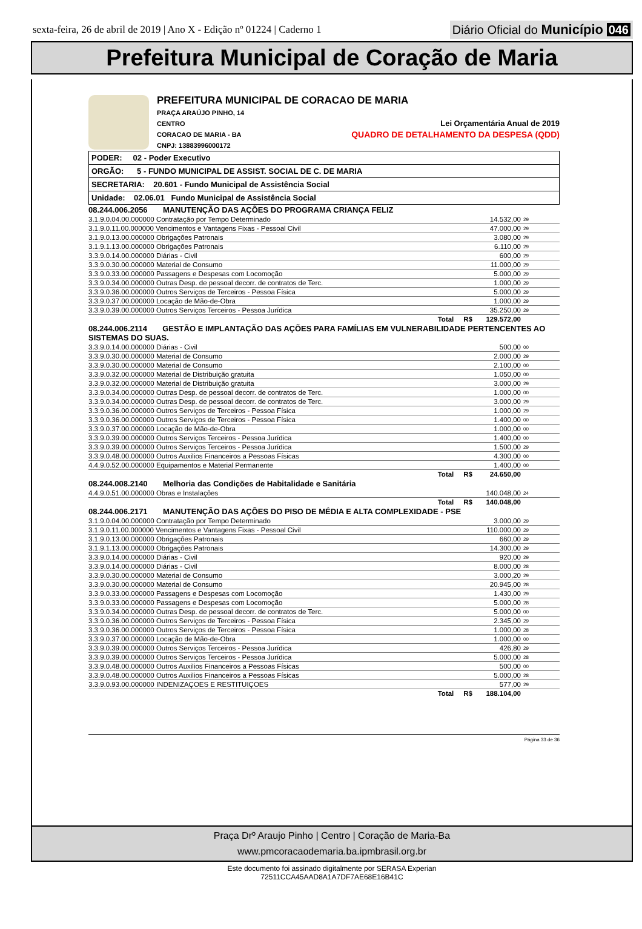sexta-feira, 26 de abril de 2019 | Ano X - Edição nº 01224 | Caderno 1
Diário Oficial do Município 046
Prefeitura Municipal de Coração de Maria
PREFEITURA MUNICIPAL DE CORACAO DE MARIA
PRAÇA ARAÚJO PINHO, 14
CENTRO Lei Orçamentária Anual de 2019
CORACAO DE MARIA - BA QUADRO DE DETALHAMENTO DA DESPESA (QDD)
CNPJ: 13883996000172
PODER: 02 - Poder Executivo
ORGÃO: 5 - FUNDO MUNICIPAL DE ASSIST. SOCIAL DE C. DE MARIA
SECRETARIA: 20.601 - Fundo Municipal de Assistência Social
Unidade: 02.06.01 Fundo Municipal de Assistência Social
| 08.244.006.2056 MANUTENÇÃO DAS AÇÕES DO PROGRAMA CRIANÇA FELIZ | | |
| 3.1.9.0.04.00.000000 Contratação por Tempo Determinado | 14.532,00 | 29 |
| 3.1.9.0.11.00.000000 Vencimentos e Vantagens Fixas - Pessoal Civil | 47.000,00 | 29 |
| 3.1.9.0.13.00.000000 Obrigações Patronais | 3.080,00 | 29 |
| 3.1.9.1.13.00.000000 Obrigações Patronais | 6.110,00 | 29 |
| 3.3.9.0.14.00.000000 Diárias - Civil | 600,00 | 29 |
| 3.3.9.0.30.00.000000 Material de Consumo | 11.000,00 | 29 |
| 3.3.9.0.33.00.000000 Passagens e Despesas com Locomoção | 5.000,00 | 29 |
| 3.3.9.0.34.00.000000 Outras Desp. de pessoal decorr. de contratos de Terc. | 1.000,00 | 29 |
| 3.3.9.0.36.00.000000 Outros Serviços de Terceiros - Pessoa Física | 5.000,00 | 29 |
| 3.3.9.0.37.00.000000 Locação de Mão-de-Obra | 1.000,00 | 29 |
| 3.3.9.0.39.00.000000 Outros Serviços Terceiros - Pessoa Jurídica | 35.250,00 | 29 |
| Total R$ | 129.572,00 | |
| 08.244.006.2114 GESTÃO E IMPLANTAÇÃO DAS AÇÕES PARA FAMÍLIAS EM VULNERABILIDADE PERTENCENTES AO SISTEMAS DO SUAS. | | |
| 3.3.9.0.14.00.000000 Diárias - Civil | 500,00 | 00 |
| 3.3.9.0.30.00.000000 Material de Consumo | 2.000,00 | 29 |
| 3.3.9.0.30.00.000000 Material de Consumo | 2.100,00 | 00 |
| 3.3.9.0.32.00.000000 Material de Distribuição gratuita | 1.050,00 | 00 |
| 3.3.9.0.32.00.000000 Material de Distribuição gratuita | 3.000,00 | 29 |
| 3.3.9.0.34.00.000000 Outras Desp. de pessoal decorr. de contratos de Terc. | 1.000,00 | 00 |
| 3.3.9.0.34.00.000000 Outras Desp. de pessoal decorr. de contratos de Terc. | 3.000,00 | 29 |
| 3.3.9.0.36.00.000000 Outros Serviços de Terceiros - Pessoa Física | 1.000,00 | 29 |
| 3.3.9.0.36.00.000000 Outros Serviços de Terceiros - Pessoa Física | 1.400,00 | 00 |
| 3.3.9.0.37.00.000000 Locação de Mão-de-Obra | 1.000,00 | 00 |
| 3.3.9.0.39.00.000000 Outros Serviços Terceiros - Pessoa Jurídica | 1.400,00 | 00 |
| 3.3.9.0.39.00.000000 Outros Serviços Terceiros - Pessoa Jurídica | 1.500,00 | 29 |
| 3.3.9.0.48.00.000000 Outros Auxilios Financeiros a Pessoas Físicas | 4.300,00 | 00 |
| 4.4.9.0.52.00.000000 Equipamentos e Material Permanente | 1.400,00 | 00 |
| Total R$ | 24.650,00 | |
| 08.244.008.2140 Melhoria das Condições de Habitalidade e Sanitária | | |
| 4.4.9.0.51.00.000000 Obras e Instalações | 140.048,00 | 24 |
| Total R$ | 140.048,00 | |
| 08.244.006.2171 MANUTENÇÃO DAS AÇÕES DO PISO DE MÉDIA E ALTA COMPLEXIDADE - PSE | | |
| 3.1.9.0.04.00.000000 Contratação por Tempo Determinado | 3.000,00 | 29 |
| 3.1.9.0.11.00.000000 Vencimentos e Vantagens Fixas - Pessoal Civil | 110.000,00 | 29 |
| 3.1.9.0.13.00.000000 Obrigações Patronais | 660,00 | 29 |
| 3.1.9.1.13.00.000000 Obrigações Patronais | 14.300,00 | 29 |
| 3.3.9.0.14.00.000000 Diárias - Civil | 920,00 | 29 |
| 3.3.9.0.14.00.000000 Diárias - Civil | 8.000,00 | 28 |
| 3.3.9.0.30.00.000000 Material de Consumo | 3.000,20 | 29 |
| 3.3.9.0.30.00.000000 Material de Consumo | 20.945,00 | 28 |
| 3.3.9.0.33.00.000000 Passagens e Despesas com Locomoção | 1.430,00 | 29 |
| 3.3.9.0.33.00.000000 Passagens e Despesas com Locomoção | 5.000,00 | 28 |
| 3.3.9.0.34.00.000000 Outras Desp. de pessoal decorr. de contratos de Terc. | 5.000,00 | 00 |
| 3.3.9.0.36.00.000000 Outros Serviços de Terceiros - Pessoa Física | 2.345,00 | 29 |
| 3.3.9.0.36.00.000000 Outros Serviços de Terceiros - Pessoa Física | 1.000,00 | 28 |
| 3.3.9.0.37.00.000000 Locação de Mão-de-Obra | 1.000,00 | 00 |
| 3.3.9.0.39.00.000000 Outros Serviços Terceiros - Pessoa Jurídica | 426,80 | 29 |
| 3.3.9.0.39.00.000000 Outros Serviços Terceiros - Pessoa Jurídica | 5.000,00 | 28 |
| 3.3.9.0.48.00.000000 Outros Auxilios Financeiros a Pessoas Físicas | 500,00 | 00 |
| 3.3.9.0.48.00.000000 Outros Auxilios Financeiros a Pessoas Físicas | 5.000,00 | 28 |
| 3.3.9.0.93.00.000000 INDENIZAÇOES E RESTITUIÇOES | 577,00 | 29 |
| Total R$ | 188.104,00 | |
Página 33 de 36
Praça Drº Araujo Pinho | Centro | Coração de Maria-Ba
www.pmcoracaodemaria.ba.ipmbrasil.org.br
Este documento foi assinado digitalmente por SERASA Experian
72511CCA45AAD8A1A7DF7AE68E16B41C